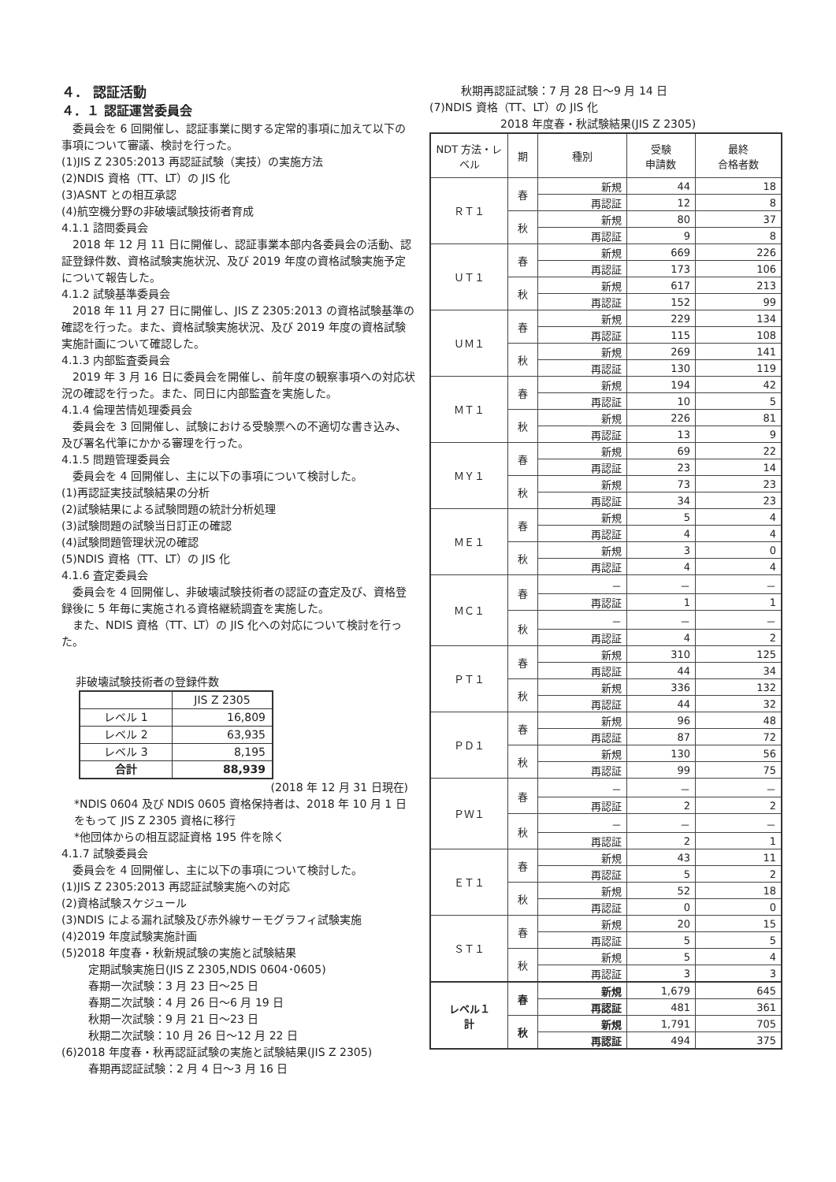４． 認証活動
４．１ 認証運営委員会
委員会を 6 回開催し、認証事業に関する定常的事項に加えて以下の事項について審議、検討を行った。
(1)JIS Z 2305:2013 再認証試験（実技）の実施方法
(2)NDIS 資格（TT、LT）の JIS 化
(3)ASNT との相互承認
(4)航空機分野の非破壊試験技術者育成
4.1.1 諮問委員会
2018 年 12 月 11 日に開催し、認証事業本部内各委員会の活動、認証登録件数、資格試験実施状況、及び 2019 年度の資格試験実施予定について報告した。
4.1.2 試験基準委員会
2018 年 11 月 27 日に開催し、JIS Z 2305:2013 の資格試験基準の確認を行った。また、資格試験実施状況、及び 2019 年度の資格試験実施計画について確認した。
4.1.3 内部監査委員会
2019 年 3 月 16 日に委員会を開催し、前年度の観察事項への対応状況の確認を行った。また、同日に内部監査を実施した。
4.1.4 倫理苦情処理委員会
委員会を 3 回開催し、試験における受験票への不適切な書き込み、及び署名代筆にかかる審理を行った。
4.1.5 問題管理委員会
委員会を 4 回開催し、主に以下の事項について検討した。
(1)再認証実技試験結果の分析
(2)試験結果による試験問題の統計分析処理
(3)試験問題の試験当日訂正の確認
(4)試験問題管理状況の確認
(5)NDIS 資格（TT、LT）の JIS 化
4.1.6 査定委員会
委員会を 4 回開催し、非破壊試験技術者の認証の査定及び、資格登録後に 5 年毎に実施される資格継続調査を実施した。
また、NDIS 資格（TT、LT）の JIS 化への対応について検討を行った。
非破壊試験技術者の登録件数
| | JIS Z 2305 |
| レベル 1 | 16,809 |
| レベル 2 | 63,935 |
| レベル 3 | 8,195 |
| 合計 | 88,939 |
(2018 年 12 月 31 日現在)
*NDIS 0604 及び NDIS 0605 資格保持者は、2018 年 10 月 1 日をもって JIS Z 2305 資格に移行
*他団体からの相互認証資格 195 件を除く
4.1.7 試験委員会
委員会を 4 回開催し、主に以下の事項について検討した。
(1)JIS Z 2305:2013 再認証試験実施への対応
(2)資格試験スケジュール
(3)NDIS による漏れ試験及び赤外線サーモグラフィ試験実施
(4)2019 年度試験実施計画
(5)2018 年度春・秋新規試験の実施と試験結果
定期試験実施日(JIS Z 2305,NDIS 0604･0605)
春期一次試験：3 月 23 日～25 日
春期二次試験：4 月 26 日～6 月 19 日
秋期一次試験：9 月 21 日～23 日
秋期二次試験：10 月 26 日～12 月 22 日
(6)2018 年度春・秋再認証試験の実施と試験結果(JIS Z 2305)
春期再認証試験：2 月 4 日～3 月 16 日
秋期再認証試験：7 月 28 日～9 月 14 日
(7)NDIS 資格（TT、LT）の JIS 化
2018 年度春・秋試験結果(JIS Z 2305)
| NDT 方法・レベル | 期 | 種別 | 受験 申請数 | 最終 合格者数 |
| --- | --- | --- | --- | --- |
| ＲＴ１ | 春 | 新規 | 44 | 18 |
| | | 再認証 | 12 | 8 |
| | 秋 | 新規 | 80 | 37 |
| | | 再認証 | 9 | 8 |
| ＵＴ１ | 春 | 新規 | 669 | 226 |
| | | 再認証 | 173 | 106 |
| | 秋 | 新規 | 617 | 213 |
| | | 再認証 | 152 | 99 |
| ＵＭ１ | 春 | 新規 | 229 | 134 |
| | | 再認証 | 115 | 108 |
| | 秋 | 新規 | 269 | 141 |
| | | 再認証 | 130 | 119 |
| ＭＴ１ | 春 | 新規 | 194 | 42 |
| | | 再認証 | 10 | 5 |
| | 秋 | 新規 | 226 | 81 |
| | | 再認証 | 13 | 9 |
| ＭＹ１ | 春 | 新規 | 69 | 22 |
| | | 再認証 | 23 | 14 |
| | 秋 | 新規 | 73 | 23 |
| | | 再認証 | 34 | 23 |
| ＭＥ１ | 春 | 新規 | 5 | 4 |
| | | 再認証 | 4 | 4 |
| | 秋 | 新規 | 3 | 0 |
| | | 再認証 | 4 | 4 |
| ＭＣ１ | 春 | － | － | － |
| | | 再認証 | 1 | 1 |
| | 秋 | － | － | － |
| | | 再認証 | 4 | 2 |
| ＰＴ１ | 春 | 新規 | 310 | 125 |
| | | 再認証 | 44 | 34 |
| | 秋 | 新規 | 336 | 132 |
| | | 再認証 | 44 | 32 |
| ＰＤ１ | 春 | 新規 | 96 | 48 |
| | | 再認証 | 87 | 72 |
| | 秋 | 新規 | 130 | 56 |
| | | 再認証 | 99 | 75 |
| ＰＷ１ | 春 | － | － | － |
| | | 再認証 | 2 | 2 |
| | 秋 | － | － | － |
| | | 再認証 | 2 | 1 |
| ＥＴ１ | 春 | 新規 | 43 | 11 |
| | | 再認証 | 5 | 2 |
| | 秋 | 新規 | 52 | 18 |
| | | 再認証 | 0 | 0 |
| ＳＴ１ | 春 | 新規 | 20 | 15 |
| | | 再認証 | 5 | 5 |
| | 秋 | 新規 | 5 | 4 |
| | | 再認証 | 3 | 3 |
| レベル１ 計 | 春 | 新規 | 1,679 | 645 |
| | | 再認証 | 481 | 361 |
| | 秋 | 新規 | 1,791 | 705 |
| | | 再認証 | 494 | 375 |